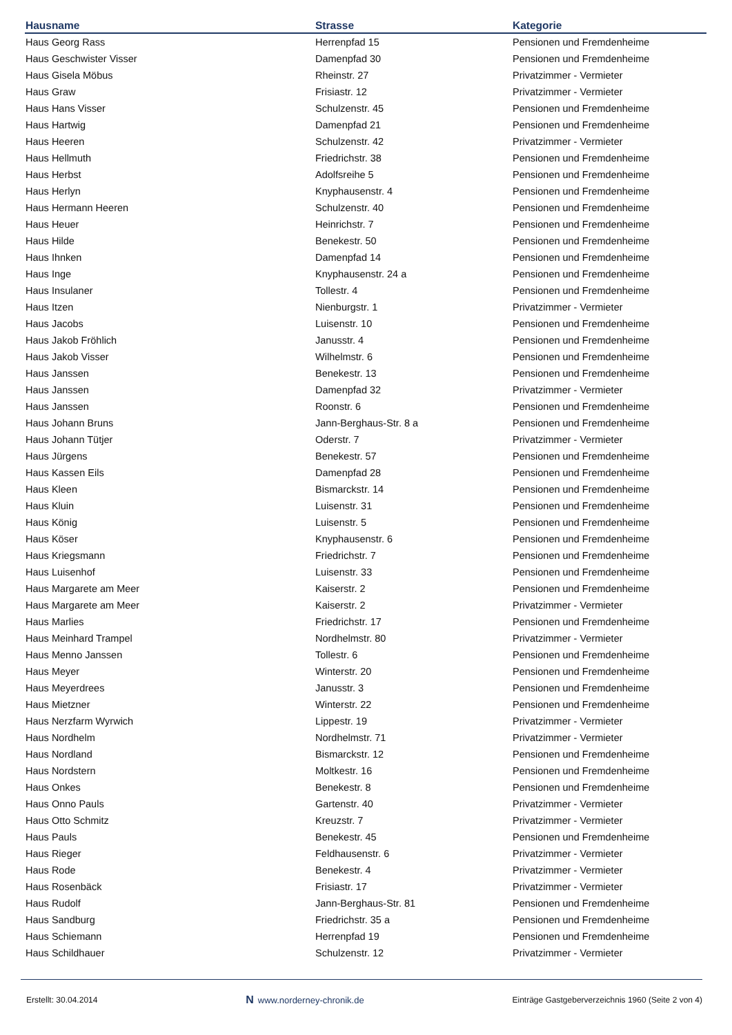| Hausname | Strasse | Kategorie |
| --- | --- | --- |
| Haus Georg Rass | Herrenpfad 15 | Pensionen und Fremdenheime |
| Haus Geschwister Visser | Damenpfad 30 | Pensionen und Fremdenheime |
| Haus Gisela Möbus | Rheinstr. 27 | Privatzimmer - Vermieter |
| Haus Graw | Frisiastr. 12 | Privatzimmer - Vermieter |
| Haus Hans Visser | Schulzenstr. 45 | Pensionen und Fremdenheime |
| Haus Hartwig | Damenpfad 21 | Pensionen und Fremdenheime |
| Haus Heeren | Schulzenstr. 42 | Privatzimmer - Vermieter |
| Haus Hellmuth | Friedrichstr. 38 | Pensionen und Fremdenheime |
| Haus Herbst | Adolfsreihe 5 | Pensionen und Fremdenheime |
| Haus Herlyn | Knyphausenstr. 4 | Pensionen und Fremdenheime |
| Haus Hermann Heeren | Schulzenstr. 40 | Pensionen und Fremdenheime |
| Haus Heuer | Heinrichstr. 7 | Pensionen und Fremdenheime |
| Haus Hilde | Benekestr. 50 | Pensionen und Fremdenheime |
| Haus Ihnken | Damenpfad 14 | Pensionen und Fremdenheime |
| Haus Inge | Knyphausenstr. 24 a | Pensionen und Fremdenheime |
| Haus Insulaner | Tollestr. 4 | Pensionen und Fremdenheime |
| Haus Itzen | Nienburgstr. 1 | Privatzimmer - Vermieter |
| Haus Jacobs | Luisenstr. 10 | Pensionen und Fremdenheime |
| Haus Jakob Fröhlich | Janusstr. 4 | Pensionen und Fremdenheime |
| Haus Jakob Visser | Wilhelmstr. 6 | Pensionen und Fremdenheime |
| Haus Janssen | Benekestr. 13 | Pensionen und Fremdenheime |
| Haus Janssen | Damenpfad 32 | Privatzimmer - Vermieter |
| Haus Janssen | Roonstr. 6 | Pensionen und Fremdenheime |
| Haus Johann Bruns | Jann-Berghaus-Str. 8 a | Pensionen und Fremdenheime |
| Haus Johann Tütjer | Oderstr. 7 | Privatzimmer - Vermieter |
| Haus Jürgens | Benekestr. 57 | Pensionen und Fremdenheime |
| Haus Kassen Eils | Damenpfad 28 | Pensionen und Fremdenheime |
| Haus Kleen | Bismarckstr. 14 | Pensionen und Fremdenheime |
| Haus Kluin | Luisenstr. 31 | Pensionen und Fremdenheime |
| Haus König | Luisenstr. 5 | Pensionen und Fremdenheime |
| Haus Köser | Knyphausenstr. 6 | Pensionen und Fremdenheime |
| Haus Kriegsmann | Friedrichstr. 7 | Pensionen und Fremdenheime |
| Haus Luisenhof | Luisenstr. 33 | Pensionen und Fremdenheime |
| Haus Margarete am Meer | Kaiserstr. 2 | Pensionen und Fremdenheime |
| Haus Margarete am Meer | Kaiserstr. 2 | Privatzimmer - Vermieter |
| Haus Marlies | Friedrichstr. 17 | Pensionen und Fremdenheime |
| Haus Meinhard Trampel | Nordhelmstr. 80 | Privatzimmer - Vermieter |
| Haus Menno Janssen | Tollestr. 6 | Pensionen und Fremdenheime |
| Haus Meyer | Winterstr. 20 | Pensionen und Fremdenheime |
| Haus Meyerdrees | Janusstr. 3 | Pensionen und Fremdenheime |
| Haus Mietzner | Winterstr. 22 | Pensionen und Fremdenheime |
| Haus Nerzfarm Wyrwich | Lippestr. 19 | Privatzimmer - Vermieter |
| Haus Nordhelm | Nordhelmstr. 71 | Privatzimmer - Vermieter |
| Haus Nordland | Bismarckstr. 12 | Pensionen und Fremdenheime |
| Haus Nordstern | Moltkestr. 16 | Pensionen und Fremdenheime |
| Haus Onkes | Benekestr. 8 | Pensionen und Fremdenheime |
| Haus Onno Pauls | Gartenstr. 40 | Privatzimmer - Vermieter |
| Haus Otto Schmitz | Kreuzstr. 7 | Privatzimmer - Vermieter |
| Haus Pauls | Benekestr. 45 | Pensionen und Fremdenheime |
| Haus Rieger | Feldhausenstr. 6 | Privatzimmer - Vermieter |
| Haus Rode | Benekestr. 4 | Privatzimmer - Vermieter |
| Haus Rosenbäck | Frisiastr. 17 | Privatzimmer - Vermieter |
| Haus Rudolf | Jann-Berghaus-Str. 81 | Pensionen und Fremdenheime |
| Haus Sandburg | Friedrichstr. 35 a | Pensionen und Fremdenheime |
| Haus Schiemann | Herrenpfad 19 | Pensionen und Fremdenheime |
| Haus Schildhauer | Schulzenstr. 12 | Privatzimmer - Vermieter |
Erstellt: 30.04.2014 N www.norderney-chronik.de Einträge Gastgeberverzeichnis 1960 (Seite 2 von 4)